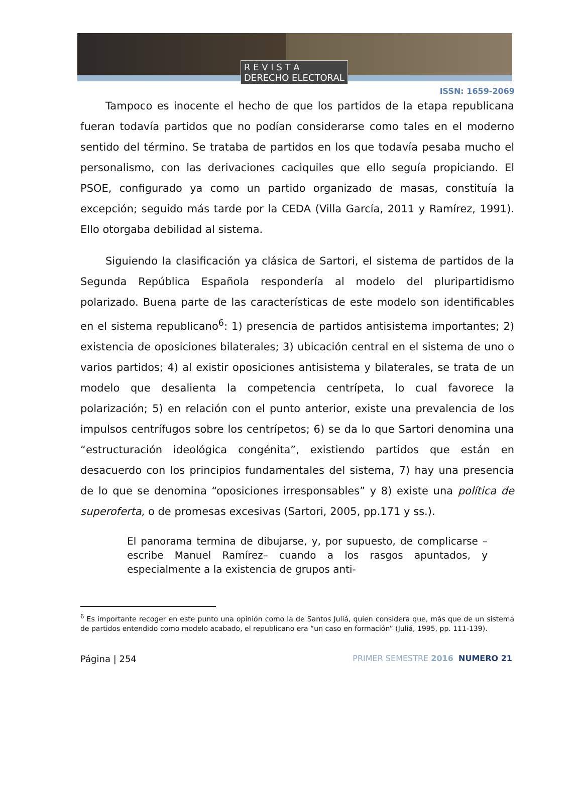R E V I S T A
DERECHO ELECTORAL
ISSN: 1659-2069
Tampoco es inocente el hecho de que los partidos de la etapa republicana fueran todavía partidos que no podían considerarse como tales en el moderno sentido del término. Se trataba de partidos en los que todavía pesaba mucho el personalismo, con las derivaciones caciquiles que ello seguía propiciando. El PSOE, configurado ya como un partido organizado de masas, constituía la excepción; seguido más tarde por la CEDA (Villa García, 2011 y Ramírez, 1991). Ello otorgaba debilidad al sistema.
Siguiendo la clasificación ya clásica de Sartori, el sistema de partidos de la Segunda República Española respondería al modelo del pluripartidismo polarizado. Buena parte de las características de este modelo son identificables en el sistema republicano<sup>6</sup>: 1) presencia de partidos antisistema importantes; 2) existencia de oposiciones bilaterales; 3) ubicación central en el sistema de uno o varios partidos; 4) al existir oposiciones antisistema y bilaterales, se trata de un modelo que desalienta la competencia centrípeta, lo cual favorece la polarización; 5) en relación con el punto anterior, existe una prevalencia de los impulsos centrífugos sobre los centrípetos; 6) se da lo que Sartori denomina una “estructuración ideológica congénita”, existiendo partidos que están en desacuerdo con los principios fundamentales del sistema, 7) hay una presencia de lo que se denomina “oposiciones irresponsables” y 8) existe una política de superoferta, o de promesas excesivas (Sartori, 2005, pp.171 y ss.).
El panorama termina de dibujarse, y, por supuesto, de complicarse –escribe Manuel Ramírez– cuando a los rasgos apuntados, y especialmente a la existencia de grupos anti-
<sup>6</sup> Es importante recoger en este punto una opinión como la de Santos Juliá, quien considera que, más que de un sistema de partidos entendido como modelo acabado, el republicano era “un caso en formación” (Juliá, 1995, pp. 111-139).
Página | 254 PRIMER SEMESTRE 2016 NUMERO 21